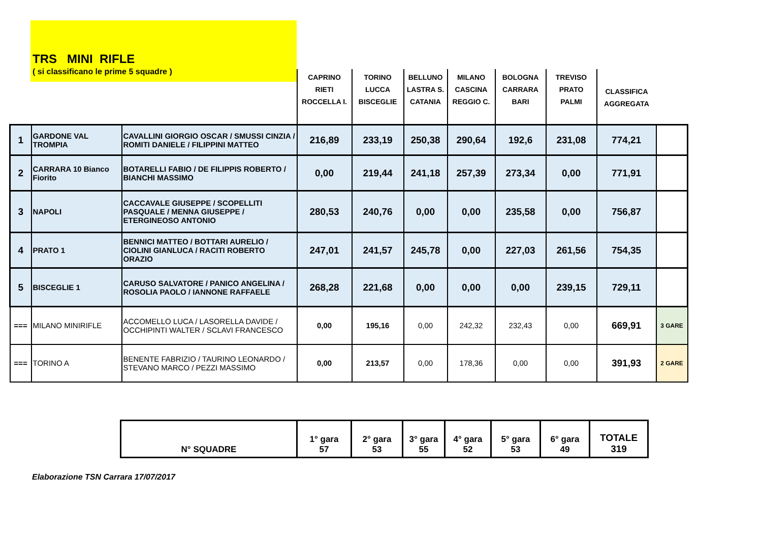TRS MINI RIFLE
( si classificano le prime 5 squadre )
| | | | CAPRINO RIETI ROCCELLA I. | TORINO LUCCA BISCEGLIE | BELLUNO LASTRA S. CATANIA | MILANO CASCINA REGGIO C. | BOLOGNA CARRARA BARI | TREVISO PRATO PALMI | CLASSIFICA AGGREGATA | |
| 1 | GARDONE VAL TROMPIA | CAVALLINI GIORGIO OSCAR / SMUSSI CINZIA / ROMITI DANIELE / FILIPPINI MATTEO | 216,89 | 233,19 | 250,38 | 290,64 | 192,6 | 231,08 | 774,21 | |
| 2 | CARRARA 10 Bianco Fiorito | BOTARELLI FABIO / DE FILIPPIS ROBERTO / BIANCHI MASSIMO | 0,00 | 219,44 | 241,18 | 257,39 | 273,34 | 0,00 | 771,91 | |
| 3 | NAPOLI | CACCAVALE GIUSEPPE / SCOPELLITI PASQUALE / MENNA GIUSEPPE / ETERGINEOSO ANTONIO | 280,53 | 240,76 | 0,00 | 0,00 | 235,58 | 0,00 | 756,87 | |
| 4 | PRATO 1 | BENNICI MATTEO / BOTTARI AURELIO / CIOLINI GIANLUCA / RACITI ROBERTO ORAZIO | 247,01 | 241,57 | 245,78 | 0,00 | 227,03 | 261,56 | 754,35 | |
| 5 | BISCEGLIE 1 | CARUSO SALVATORE / PANICO ANGELINA / ROSOLIA PAOLO / IANNONE RAFFAELE | 268,28 | 221,68 | 0,00 | 0,00 | 0,00 | 239,15 | 729,11 | |
| === | MILANO MINIRIFLE | ACCOMELLO LUCA / LASORELLA DAVIDE / OCCHIPINTI WALTER / SCLAVI FRANCESCO | 0,00 | 195,16 | 0,00 | 242,32 | 232,43 | 0,00 | 669,91 | 3 GARE |
| === | TORINO A | BENENTE FABRIZIO / TAURINO LEONARDO / STEVANO MARCO / PEZZI MASSIMO | 0,00 | 213,57 | 0,00 | 178,36 | 0,00 | 0,00 | 391,93 | 2 GARE |
| N° SQUADRE | 1° gara 57 | 2° gara 53 | 3° gara 55 | 4° gara 52 | 5° gara 53 | 6° gara 49 | TOTALE 319 |
Elaborazione TSN Carrara 17/07/2017